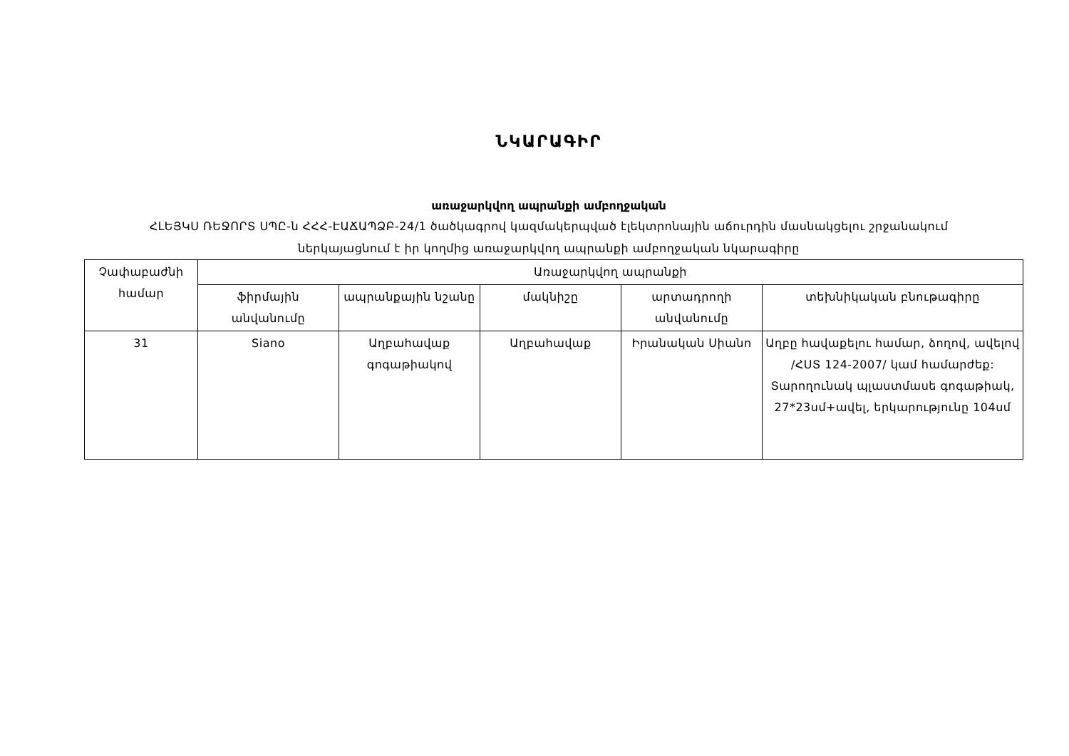ՆԿԱՐԱԳԻՐ
առաջարկվող ապրանքի ամբողջական
ՀԼԵՅԿՍ ՌԵՋՈՐՏ ՍՊԸ-ն ՀՀՀ-ԷԱՃԱՊՁԲ-24/1 ծածկագրով կազմակերպված էլեկտրոնային աճուրդին մասնակցելու շրջանակում
ներկայացնում է իր կողմից առաջարկվող ապրանքի ամբողջական նկարագիրը
| Չափաբաժնի համար | Առաջարկվող ապրանքի | | | | |
| --- | --- | --- | --- | --- | --- |
| | ֆիրմային անվանումը | ապրանքային նշանը | մակնիշը | արտադրողի անվանումը | տեխնիկական բնութագիրը |
| 31 | Siano | Աղբահավաք գոգաթիակով | Աղբահավաք | Իրանական Սիանո | Աղբը հավաքելու համար, ձողով, ավելով /ՀՍՏ 124-2007/ կամ համարժեք: Տարողունակ պլաստմասե գոգաթիակ, 27*23սմ+ավել, երկարությունը 104սմ |